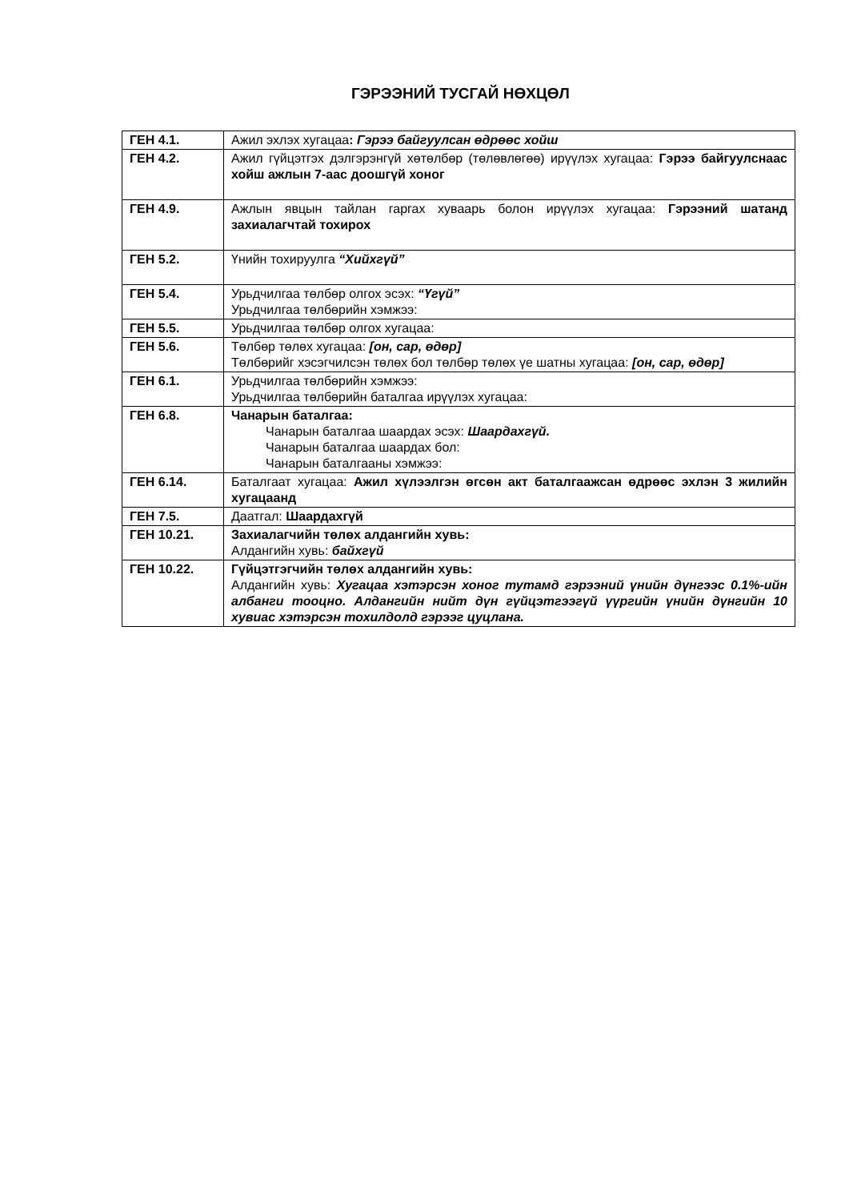ГЭРЭЭНИЙ ТУСГАЙ НӨХЦӨЛ
| ГЕН 4.1. | Ажил эхлэх хугацаа : Гэрээ байгуулсан өдрөөс хойш |
| ГЕН 4.2. | Ажил гүйцэтгэх дэлгэрэнгүй хөтөлбөр (төлөвлөгөө) ирүүлэх хугацаа: Гэрээ байгуулснаас хойш ажлын 7-аас доошгүй хоног |
| ГЕН 4.9. | Ажлын явцын тайлан гаргах хуваарь болон ирүүлэх хугацаа: Гэрээний шатанд захиалагчтай тохирох |
| ГЕН 5.2. | Үнийн тохируулга “Хийхгүй” |
| ГЕН 5.4. | Урьдчилгаа төлбөр олгох эсэх: “Үгүй” Урьдчилгаа төлбөрийн хэмжээ: |
| ГЕН 5.5. | Урьдчилгаа төлбөр олгох хугацаа: |
| ГЕН 5.6. | Төлбөр төлөх хугацаа: [он, сар, өдөр] Төлбөрийг хэсэгчилсэн төлөх бол төлбөр төлөх үе шатны хугацаа: [он, сар, өдөр] |
| ГЕН 6.1. | Урьдчилгаа төлбөрийн хэмжээ: Урьдчилгаа төлбөрийн баталгаа ирүүлэх хугацаа: |
| ГЕН 6.8. | Чанарын баталгаа: Чанарын баталгаа шаардах эсэх: Шаардахгүй. Чанарын баталгаа шаардах бол: Чанарын баталгааны хэмжээ: |
| ГЕН 6.14. | Баталгаат хугацаа: Ажил хүлээлгэн өгсөн акт баталгаажсан өдрөөс эхлэн 3 жилийн хугацаанд |
| ГЕН 7.5. | Даатгал: Шаардахгүй |
| ГЕН 10.21. | Захиалагчийн төлөх алдангийн хувь: Алдангийн хувь: байхгүй |
| ГЕН 10.22. | Гүйцэтгэгчийн төлөх алдангийн хувь: Алдангийн хувь: Хугацаа хэтэрсэн хоног тутамд гэрээний үнийн дүнгээс 0.1%-ийн албанги тооцно. Алдангийн нийт дүн гүйцэтгээгүй үүргийн үнийн дүнгийн 10 хувиас хэтэрсэн тохилдолд гэрээг цуцлана. |